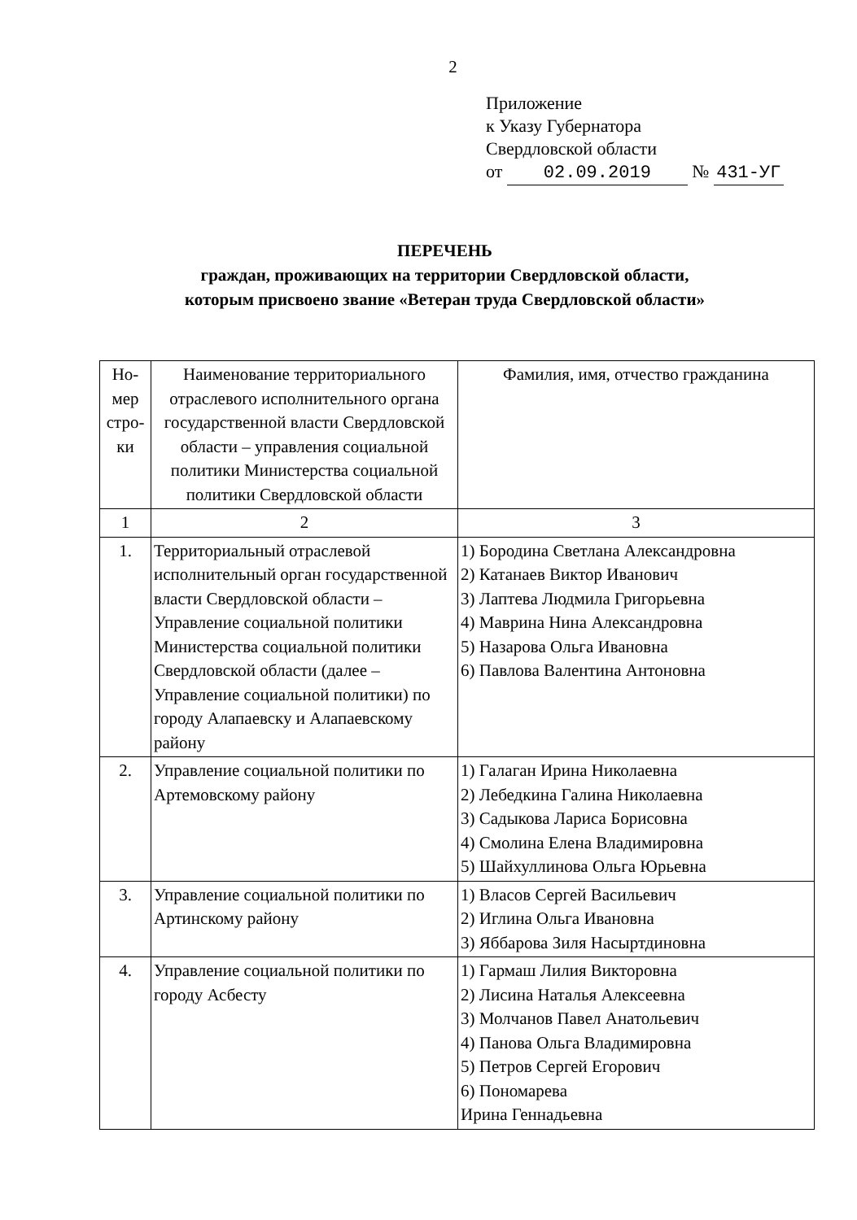2
Приложение
к Указу Губернатора
Свердловской области
от 02.09.2019 № 431-УГ
ПЕРЕЧЕНЬ
граждан, проживающих на территории Свердловской области,
которым присвоено звание «Ветеран труда Свердловской области»
| Но- мер стро- ки | Наименование территориального отраслевого исполнительного органа государственной власти Свердловской области – управления социальной политики Министерства социальной политики Свердловской области | Фамилия, имя, отчество гражданина |
| 1 | 2 | 3 |
| 1. | Территориальный отраслевой исполнительный орган государственной власти Свердловской области – Управление социальной политики Министерства социальной политики Свердловской области (далее – Управление социальной политики) по городу Алапаевску и Алапаевскому району | 1) Бородина Светлана Александровна 2) Катанаев Виктор Иванович 3) Лаптева Людмила Григорьевна 4) Маврина Нина Александровна 5) Назарова Ольга Ивановна 6) Павлова Валентина Антоновна |
| 2. | Управление социальной политики по Артемовскому району | 1) Галаган Ирина Николаевна 2) Лебедкина Галина Николаевна 3) Садыкова Лариса Борисовна 4) Смолина Елена Владимировна 5) Шайхуллинова Ольга Юрьевна |
| 3. | Управление социальной политики по Артинскому району | 1) Власов Сергей Васильевич 2) Иглина Ольга Ивановна 3) Яббарова Зиля Насыртдиновна |
| 4. | Управление социальной политики по городу Асбесту | 1) Гармаш Лилия Викторовна 2) Лисина Наталья Алексеевна 3) Молчанов Павел Анатольевич 4) Панова Ольга Владимировна 5) Петров Сергей Егорович 6) Пономарева Ирина Геннадьевна |